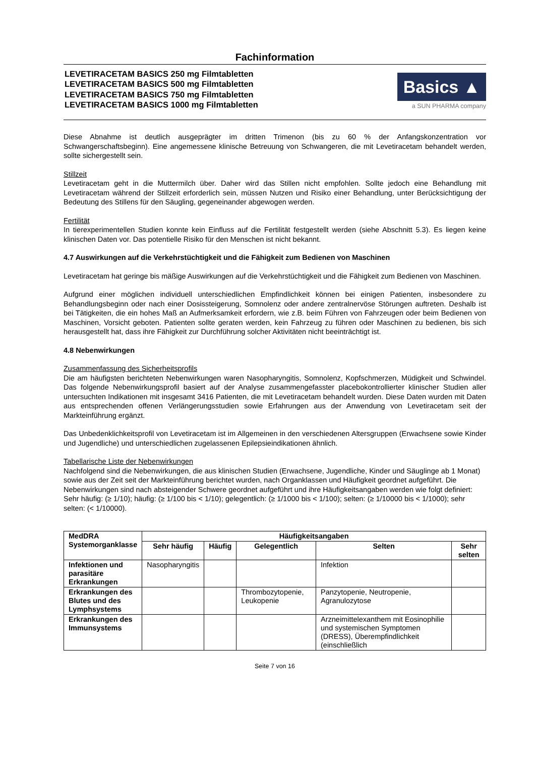Fachinformation
LEVETIRACETAM BASICS 250 mg Filmtabletten
LEVETIRACETAM BASICS 500 mg Filmtabletten
LEVETIRACETAM BASICS 750 mg Filmtabletten
LEVETIRACETAM BASICS 1000 mg Filmtabletten
Basics ▲
a SUN PHARMA company
Diese Abnahme ist deutlich ausgeprägter im dritten Trimenon (bis zu 60 % der Anfangskonzentration vor Schwangerschaftsbeginn). Eine angemessene klinische Betreuung von Schwangeren, die mit Levetiracetam behandelt werden, sollte sichergestellt sein.
Stillzeit
Levetiracetam geht in die Muttermilch über. Daher wird das Stillen nicht empfohlen. Sollte jedoch eine Behandlung mit Levetiracetam während der Stillzeit erforderlich sein, müssen Nutzen und Risiko einer Behandlung, unter Berücksichtigung der Bedeutung des Stillens für den Säugling, gegeneinander abgewogen werden.
Fertilität
In tierexperimentellen Studien konnte kein Einfluss auf die Fertilität festgestellt werden (siehe Abschnitt 5.3). Es liegen keine klinischen Daten vor. Das potentielle Risiko für den Menschen ist nicht bekannt.
4.7 Auswirkungen auf die Verkehrstüchtigkeit und die Fähigkeit zum Bedienen von Maschinen
Levetiracetam hat geringe bis mäßige Auswirkungen auf die Verkehrstüchtigkeit und die Fähigkeit zum Bedienen von Maschinen.
Aufgrund einer möglichen individuell unterschiedlichen Empfindlichkeit können bei einigen Patienten, insbesondere zu Behandlungsbeginn oder nach einer Dosissteigerung, Somnolenz oder andere zentralnervöse Störungen auftreten. Deshalb ist bei Tätigkeiten, die ein hohes Maß an Aufmerksamkeit erfordern, wie z.B. beim Führen von Fahrzeugen oder beim Bedienen von Maschinen, Vorsicht geboten. Patienten sollte geraten werden, kein Fahrzeug zu führen oder Maschinen zu bedienen, bis sich herausgestellt hat, dass ihre Fähigkeit zur Durchführung solcher Aktivitäten nicht beeinträchtigt ist.
4.8 Nebenwirkungen
Zusammenfassung des Sicherheitsprofils
Die am häufigsten berichteten Nebenwirkungen waren Nasopharyngitis, Somnolenz, Kopfschmerzen, Müdigkeit und Schwindel. Das folgende Nebenwirkungsprofil basiert auf der Analyse zusammengefasster placebokontrollierter klinischer Studien aller untersuchten Indikationen mit insgesamt 3416 Patienten, die mit Levetiracetam behandelt wurden. Diese Daten wurden mit Daten aus entsprechenden offenen Verlängerungsstudien sowie Erfahrungen aus der Anwendung von Levetiracetam seit der Markteinführung ergänzt.
Das Unbedenklichkeitsprofil von Levetiracetam ist im Allgemeinen in den verschiedenen Altersgruppen (Erwachsene sowie Kinder und Jugendliche) und unterschiedlichen zugelassenen Epilepsieindikationen ähnlich.
Tabellarische Liste der Nebenwirkungen
Nachfolgend sind die Nebenwirkungen, die aus klinischen Studien (Erwachsene, Jugendliche, Kinder und Säuglinge ab 1 Monat) sowie aus der Zeit seit der Markteinführung berichtet wurden, nach Organklassen und Häufigkeit geordnet aufgeführt. Die Nebenwirkungen sind nach absteigender Schwere geordnet aufgeführt und ihre Häufigkeitsangaben werden wie folgt definiert: Sehr häufig: (≥ 1/10); häufig: (≥ 1/100 bis < 1/10); gelegentlich: (≥ 1/1000 bis < 1/100); selten: (≥ 1/10000 bis < 1/1000); sehr selten: (< 1/10000).
| MedDRA Systemorganklasse | Häufigkeitsangaben | | | | |
| --- | --- | --- | --- | --- | --- |
| | Sehr häufig | Häufig | Gelegentlich | Selten | Sehr selten |
| Infektionen und parasitäre Erkrankungen | Nasopharyngitis | | | Infektion | |
| Erkrankungen des Blutes und des Lymphsystems | | | Thrombozytopenie, Leukopenie | Panzytopenie, Neutropenie, Agranulozytose | |
| Erkrankungen des Immunsystems | | | | Arzneimittelexanthem mit Eosinophilie und systemischen Symptomen (DRESS), Überempfindlichkeit (einschließlich | |
Seite 7 von 16